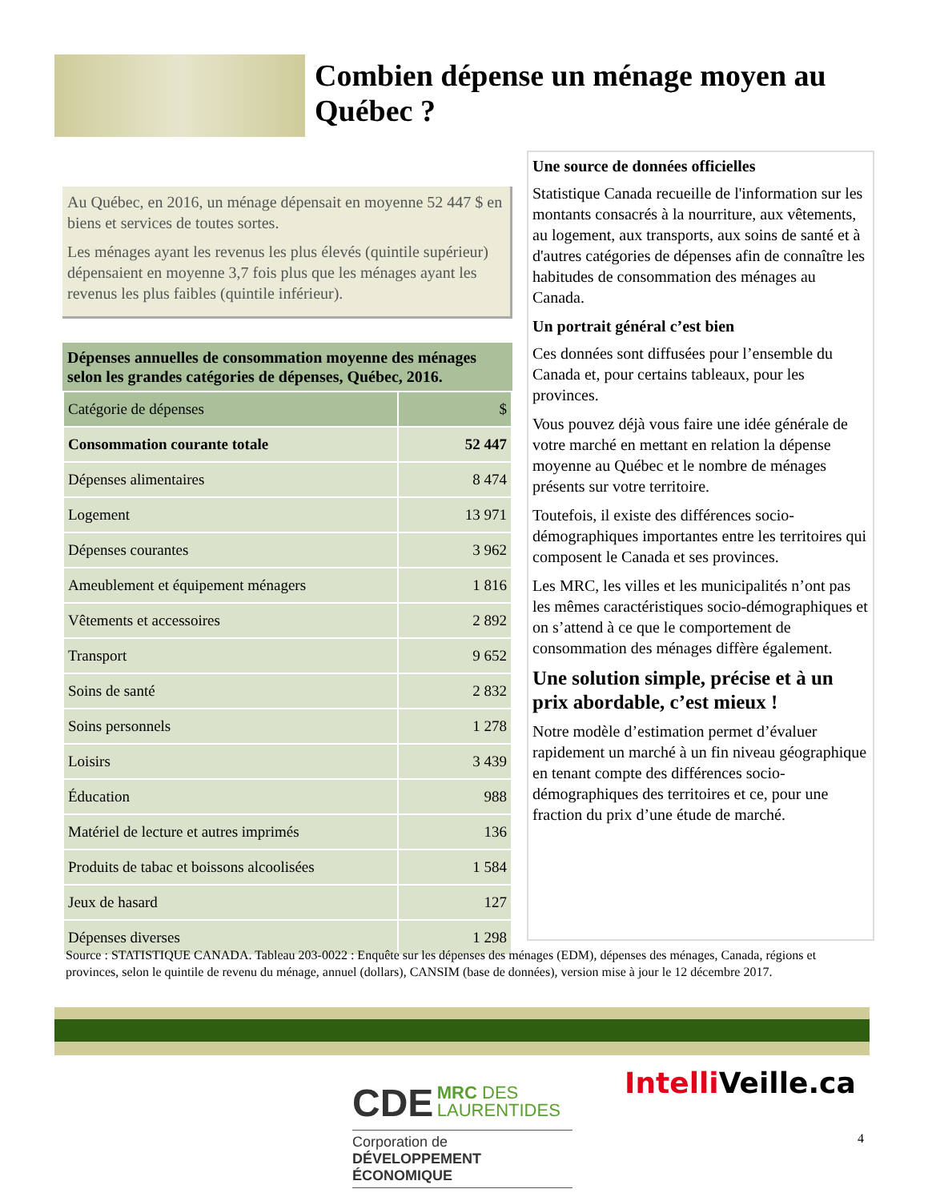Combien dépense un ménage moyen au Québec ?
Au Québec, en 2016, un ménage dépensait en moyenne 52 447 $ en biens et services de toutes sortes.
Les ménages ayant les revenus les plus élevés (quintile supérieur) dépensaient en moyenne 3,7 fois plus que les ménages ayant les revenus les plus faibles (quintile inférieur).
Dépenses annuelles de consommation moyenne des ménages selon les grandes catégories de dépenses, Québec, 2016.
| Catégorie de dépenses | $ |
| --- | --- |
| Consommation courante totale | 52 447 |
| Dépenses alimentaires | 8 474 |
| Logement | 13 971 |
| Dépenses courantes | 3 962 |
| Ameublement et équipement ménagers | 1 816 |
| Vêtements et accessoires | 2 892 |
| Transport | 9 652 |
| Soins de santé | 2 832 |
| Soins personnels | 1 278 |
| Loisirs | 3 439 |
| Éducation | 988 |
| Matériel de lecture et autres imprimés | 136 |
| Produits de tabac et boissons alcoolisées | 1 584 |
| Jeux de hasard | 127 |
| Dépenses diverses | 1 298 |
Une source de données officielles
Statistique Canada recueille de l'information sur les montants consacrés à la nourriture, aux vêtements, au logement, aux transports, aux soins de santé et à d'autres catégories de dépenses afin de connaître les habitudes de consommation des ménages au Canada.
Un portrait général c’est bien
Ces données sont diffusées pour l’ensemble du Canada et, pour certains tableaux, pour les provinces.
Vous pouvez déjà vous faire une idée générale de votre marché en mettant en relation la dépense moyenne au Québec et le nombre de ménages présents sur votre territoire.
Toutefois, il existe des différences socio-démographiques importantes entre les territoires qui composent le Canada et ses provinces.
Les MRC, les villes et les municipalités n’ont pas les mêmes caractéristiques socio-démographiques et on s’attend à ce que le comportement de consommation des ménages diffère également.
Une solution simple, précise et à un prix abordable, c’est mieux !
Notre modèle d’estimation permet d’évaluer rapidement un marché à un fin niveau géographique en tenant compte des différences socio-démographiques des territoires et ce, pour une fraction du prix d’une étude de marché.
Source : STATISTIQUE CANADA. Tableau 203-0022 : Enquête sur les dépenses des ménages (EDM), dépenses des ménages, Canada, régions et provinces, selon le quintile de revenu du ménage, annuel (dollars), CANSIM (base de données), version mise à jour le 12 décembre 2017.
CDE MRC DES
LAURENTIDES
Corporation de
DÉVELOPPEMENT ÉCONOMIQUE
Intelli Veille.ca
4